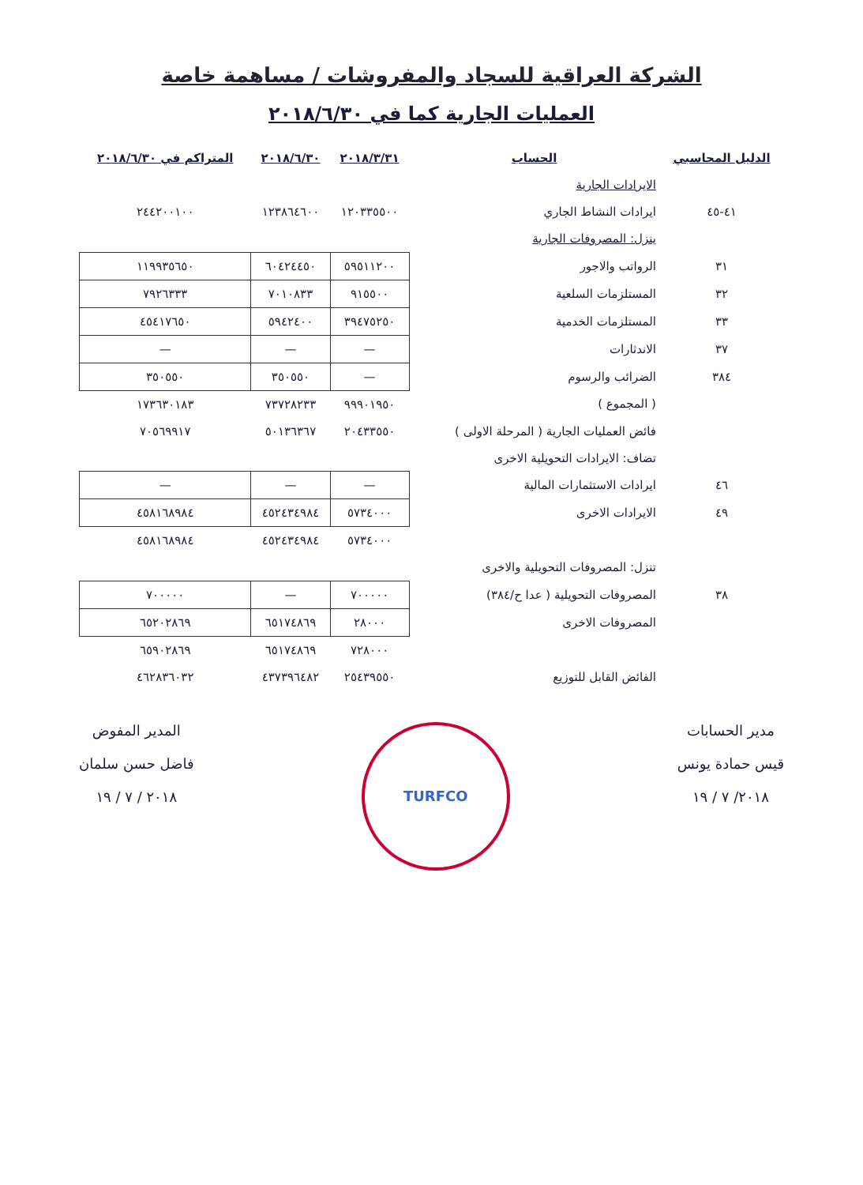الشركة العراقية للسجاد والمفروشات / مساهمة خاصة
العمليات الجارية كما في ٢٠١٨/٦/٣٠
| الدليل المحاسبي | الحساب | ٢٠١٨/٣/٣١ | ٢٠١٨/٦/٣٠ | المتراكم في ٢٠١٨/٦/٣٠ |
| --- | --- | --- | --- | --- |
| | الايرادات الجارية | | | |
| ٤١-٤٥ | ايرادات النشاط الجاري | ١٢٠٣٣٥٥٠٠ | ١٢٣٨٦٤٦٠٠ | ٢٤٤٢٠٠١٠٠ |
| | ينزل: المصروفات الجارية | | | |
| ٣١ | الرواتب والاجور | ٥٩٥١١٢٠٠ | ٦٠٤٢٤٤٥٠ | ١١٩٩٣٥٦٥٠ |
| ٣٢ | المستلزمات السلعية | ٩١٥٥٠٠ | ٧٠١٠٨٣٣ | ٧٩٢٦٣٣٣ |
| ٣٣ | المستلزمات الخدمية | ٣٩٤٧٥٢٥٠ | ٥٩٤٢٤٠٠ | ٤٥٤١٧٦٥٠ |
| ٣٧ | الاندثارات | — | — | — |
| ٣٨٤ | الضرائب والرسوم | — | ٣٥٠٥٥٠ | ٣٥٠٥٥٠ |
| | ( المجموع ) | ٩٩٩٠١٩٥٠ | ٧٣٧٢٨٢٣٣ | ١٧٣٦٣٠١٨٣ |
| | فائض العمليات الجارية ( المرحلة الاولى ) | ٢٠٤٣٣٥٥٠ | ٥٠١٣٦٣٦٧ | ٧٠٥٦٩٩١٧ |
| | تضاف: الايرادات التحويلية الاخرى | | | |
| ٤٦ | ايرادات الاستثمارات المالية | — | — | — |
| ٤٩ | الايرادات الاخرى | ٥٧٣٤٠٠٠ | ٤٥٢٤٣٤٩٨٤ | ٤٥٨١٦٨٩٨٤ |
| | | ٥٧٣٤٠٠٠ | ٤٥٢٤٣٤٩٨٤ | ٤٥٨١٦٨٩٨٤ |
| | تنزل: المصروفات التحويلية والاخرى | | | |
| ٣٨ | المصروفات التحويلية ( عدا ح/٣٨٤) | ٧٠٠٠٠٠ | — | ٧٠٠٠٠٠ |
| | المصروفات الاخرى | ٢٨٠٠٠ | ٦٥١٧٤٨٦٩ | ٦٥٢٠٢٨٦٩ |
| | | ٧٢٨٠٠٠ | ٦٥١٧٤٨٦٩ | ٦٥٩٠٢٨٦٩ |
| | الفائض القابل للتوزيع | ٢٥٤٣٩٥٥٠ | ٤٣٧٣٩٦٤٨٢ | ٤٦٢٨٣٦٠٣٢ |
مدير الحسابات
قيس حمادة يونس
٢٠١٨/ ٧ / ١٩
TURFCO
المدير المفوض
فاضل حسن سلمان
٢٠١٨ / ٧ / ١٩